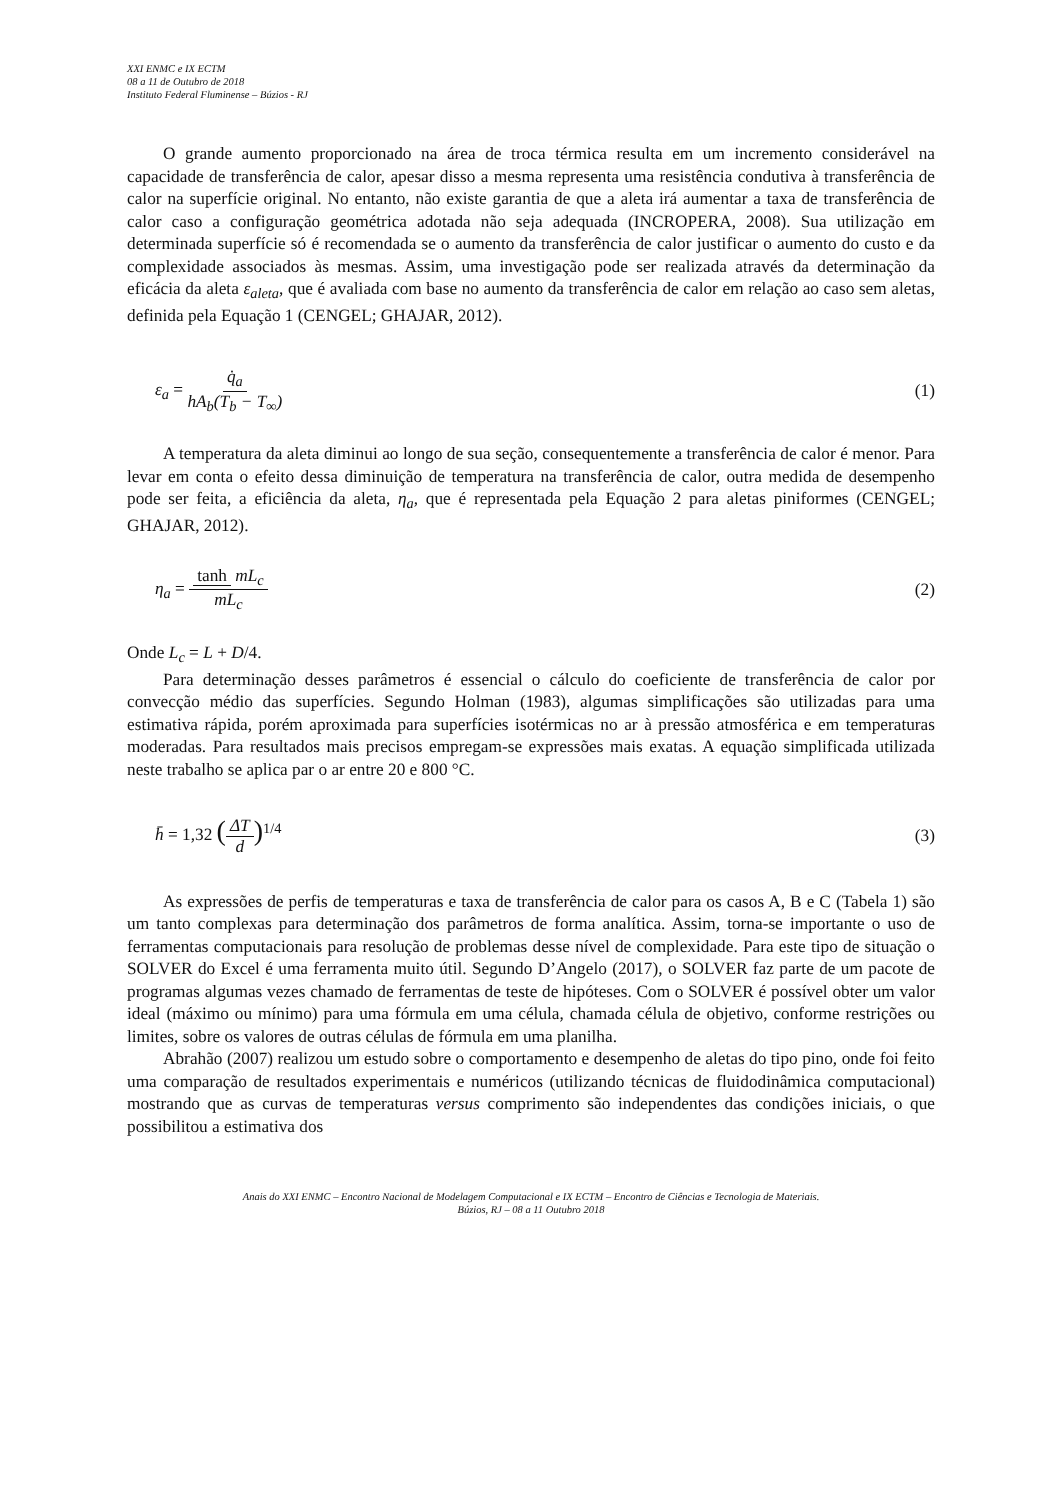XXI ENMC e IX ECTM
08 a 11 de Outubro de 2018
Instituto Federal Fluminense – Búzios - RJ
O grande aumento proporcionado na área de troca térmica resulta em um incremento considerável na capacidade de transferência de calor, apesar disso a mesma representa uma resistência condutiva à transferência de calor na superfície original. No entanto, não existe garantia de que a aleta irá aumentar a taxa de transferência de calor caso a configuração geométrica adotada não seja adequada (INCROPERA, 2008). Sua utilização em determinada superfície só é recomendada se o aumento da transferência de calor justificar o aumento do custo e da complexidade associados às mesmas. Assim, uma investigação pode ser realizada através da determinação da eficácia da aleta ε<sub>aleta</sub>, que é avaliada com base no aumento da transferência de calor em relação ao caso sem aletas, definida pela Equação 1 (CENGEL; GHAJAR, 2012).
ε<sub>a</sub> = q̇<sub>a</sub> hA<sub>b</sub>(T<sub>b</sub> − T<sub>∞</sub>) (1)
A temperatura da aleta diminui ao longo de sua seção, consequentemente a transferência de calor é menor. Para levar em conta o efeito dessa diminuição de temperatura na transferência de calor, outra medida de desempenho pode ser feita, a eficiência da aleta, η<sub>a</sub>, que é representada pela Equação 2 para aletas piniformes (CENGEL; GHAJAR, 2012).
η<sub>a</sub> = tanh mL<sub>c</sub> mL<sub>c</sub> (2)
Onde L<sub>c</sub> = L + D/4.
Para determinação desses parâmetros é essencial o cálculo do coeficiente de transferência de calor por convecção médio das superfícies. Segundo Holman (1983), algumas simplificações são utilizadas para uma estimativa rápida, porém aproximada para superfícies isotérmicas no ar à pressão atmosférica e em temperaturas moderadas. Para resultados mais precisos empregam-se expressões mais exatas. A equação simplificada utilizada neste trabalho se aplica par o ar entre 20 e 800 °C.
h̄ = 1,32 (ΔT d)<sup>1/4</sup> (3)
As expressões de perfis de temperaturas e taxa de transferência de calor para os casos A, B e C (Tabela 1) são um tanto complexas para determinação dos parâmetros de forma analítica. Assim, torna-se importante o uso de ferramentas computacionais para resolução de problemas desse nível de complexidade. Para este tipo de situação o SOLVER do Excel é uma ferramenta muito útil. Segundo D’Angelo (2017), o SOLVER faz parte de um pacote de programas algumas vezes chamado de ferramentas de teste de hipóteses. Com o SOLVER é possível obter um valor ideal (máximo ou mínimo) para uma fórmula em uma célula, chamada célula de objetivo, conforme restrições ou limites, sobre os valores de outras células de fórmula em uma planilha.
Abrahão (2007) realizou um estudo sobre o comportamento e desempenho de aletas do tipo pino, onde foi feito uma comparação de resultados experimentais e numéricos (utilizando técnicas de fluidodinâmica computacional) mostrando que as curvas de temperaturas versus comprimento são independentes das condições iniciais, o que possibilitou a estimativa dos
Anais do XXI ENMC – Encontro Nacional de Modelagem Computacional e IX ECTM – Encontro de Ciências e Tecnologia de Materiais.
Búzios, RJ – 08 a 11 Outubro 2018